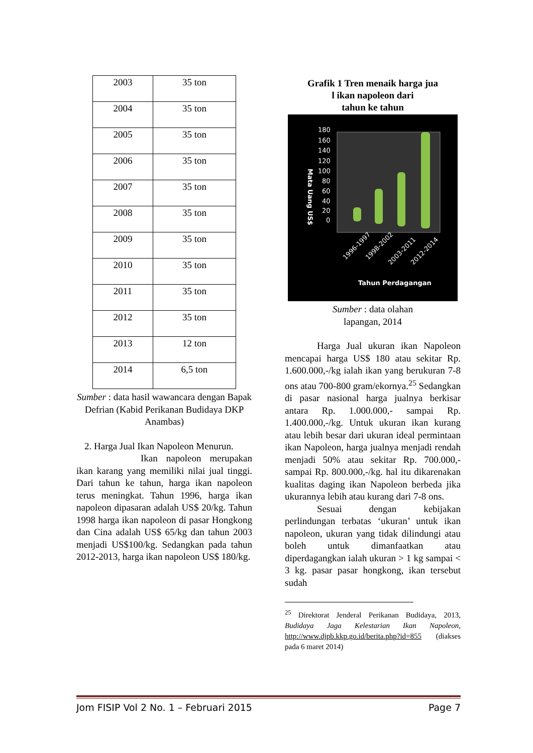| 2003 | 35 ton |
| 2004 | 35 ton |
| 2005 | 35 ton |
| 2006 | 35 ton |
| 2007 | 35 ton |
| 2008 | 35 ton |
| 2009 | 35 ton |
| 2010 | 35 ton |
| 2011 | 35 ton |
| 2012 | 35 ton |
| 2013 | 12 ton |
| 2014 | 6,5 ton |
Sumber : data hasil wawancara dengan Bapak Defrian (Kabid Perikanan Budidaya DKP Anambas)
2. Harga Jual Ikan Napoleon Menurun.
Ikan napoleon merupakan ikan karang yang memiliki nilai jual tinggi. Dari tahun ke tahun, harga ikan napoleon terus meningkat. Tahun 1996, harga ikan napoleon dipasaran adalah US$ 20/kg. Tahun 1998 harga ikan napoleon di pasar Hongkong dan Cina adalah US$ 65/kg dan tahun 2003 menjadi US$100/kg. Sedangkan pada tahun 2012-2013, harga ikan napoleon US$ 180/kg.
Grafik 1 Tren menaik harga jua
l ikan napoleon dari
tahun ke tahun
180
160
140
120
100
80
60
40
20
0
Mata Uang US$
1996-1997
1998-2002
2003-2011
2012-2014
Tahun Perdagangan
Sumber : data olahan
lapangan, 2014
Harga Jual ukuran ikan Napoleon mencapai harga US$ 180 atau sekitar Rp. 1.600.000,-/kg ialah ikan yang berukuran 7-8 ons atau 700-800 gram/ekornya.<sup>25</sup> Sedangkan di pasar nasional harga jualnya berkisar antara Rp. 1.000.000,- sampai Rp. 1.400.000,-/kg. Untuk ukuran ikan kurang atau lebih besar dari ukuran ideal permintaan ikan Napoleon, harga jualnya menjadi rendah menjadi 50% atau sekitar Rp. 700.000,- sampai Rp. 800.000,-/kg. hal itu dikarenakan kualitas daging ikan Napoleon berbeda jika ukurannya lebih atau kurang dari 7-8 ons.
Sesuai dengan kebijakan perlindungan terbatas ‘ukuran’ untuk ikan napoleon, ukuran yang tidak dilindungi atau boleh untuk dimanfaatkan atau diperdagangkan ialah ukuran > 1 kg sampai < 3 kg. pasar pasar hongkong, ikan tersebut sudah
<sup>25</sup> Direktorat Jenderal Perikanan Budidaya, 2013, Budidaya Jaga Kelestarian Ikan Napoleon, http://www.djpb.kkp.go.id/berita.php?id=855 (diakses pada 6 maret 2014)
Jom FISIP Vol 2 No. 1 – Februari 2015 Page 7